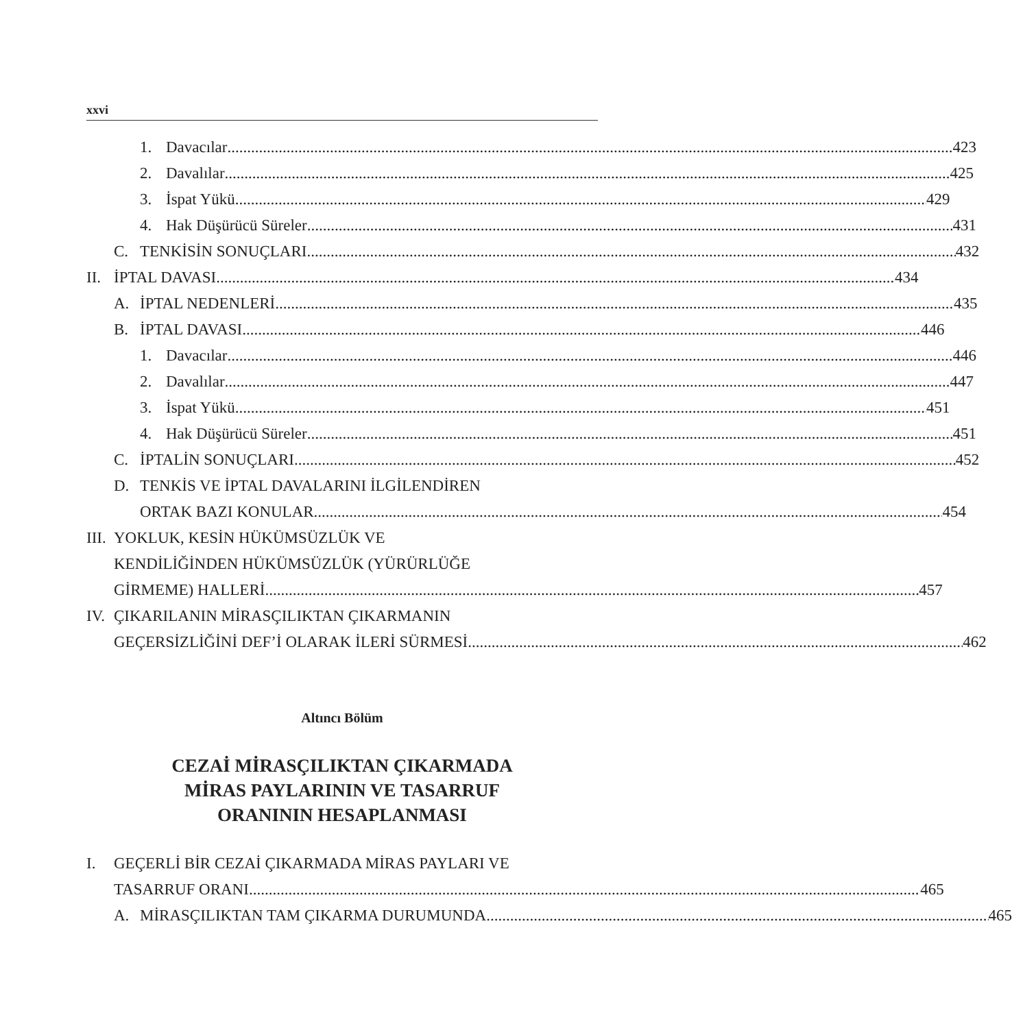xxvi
1. Davacılar 423
2. Davalılar 425
3. İspat Yükü 429
4. Hak Düşürücü Süreler 431
C. TENKİSİN SONUÇLARI 432
II. İPTAL DAVASI 434
A. İPTAL NEDENLERİ 435
B. İPTAL DAVASI 446
1. Davacılar 446
2. Davalılar 447
3. İspat Yükü 451
4. Hak Düşürücü Süreler 451
C. İPTALİN SONUÇLARI 452
D. TENKİS VE İPTAL DAVALARINI İLGİLENDİREN
ORTAK BAZI KONULAR 454
III. YOKLUK, KESİN HÜKÜMSÜZLÜK VE
KENDİLİĞİNDEN HÜKÜMSÜZLÜK (YÜRÜRLÜĞE
GİRMEME) HALLERİ 457
IV. ÇIKARILANIN MİRASÇILIKTAN ÇIKARMANIN
GEÇERSİZLİĞİNİ DEF’İ OLARAK İLERİ SÜRMESİ 462
Altıncı Bölüm
CEZAİ MİRASÇILIKTAN ÇIKARMADA
MİRAS PAYLARININ VE TASARRUF
ORANININ HESAPLANMASI
I. GEÇERLİ BİR CEZAİ ÇIKARMADA MİRAS PAYLARI VE
TASARRUF ORANI 465
A. MİRASÇILIKTAN TAM ÇIKARMA DURUMUNDA 465